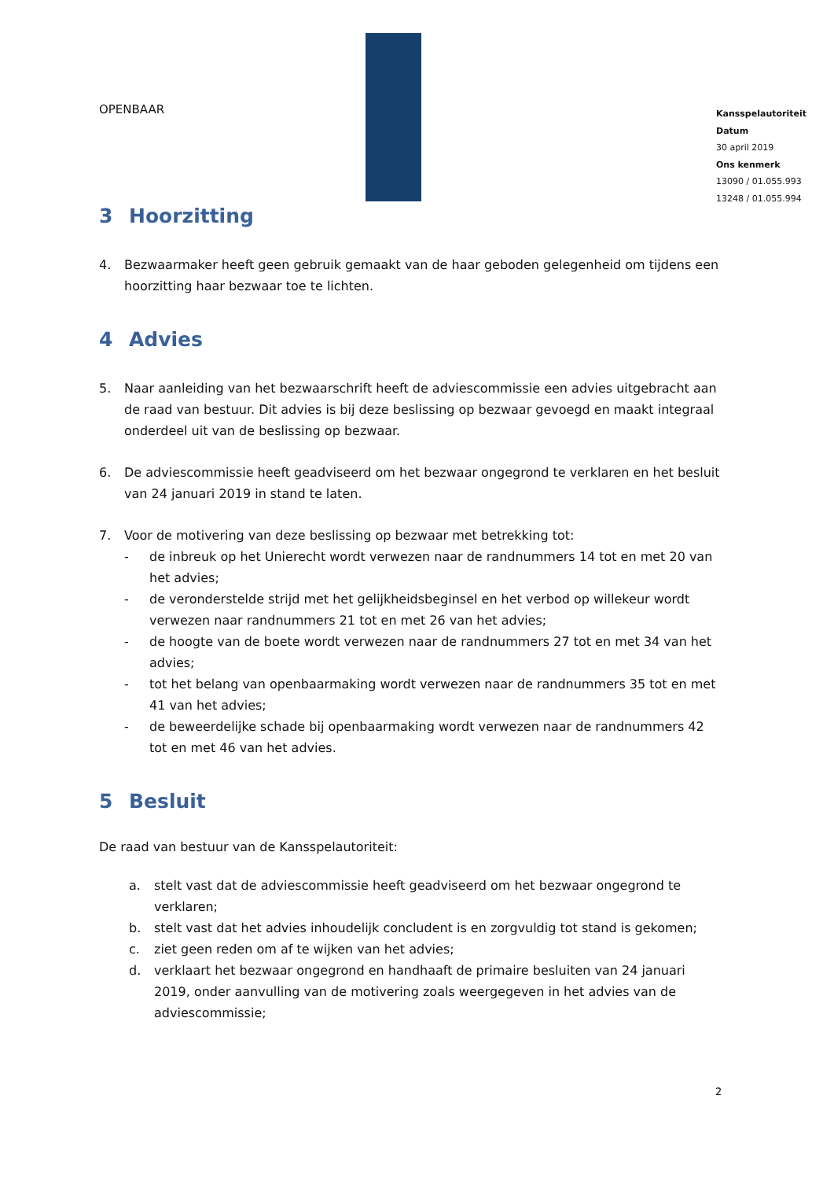OPENBAAR
Kansspelautoriteit
Datum
30 april 2019
Ons kenmerk
13090 / 01.055.993
13248 / 01.055.994
3 Hoorzitting
4. Bezwaarmaker heeft geen gebruik gemaakt van de haar geboden gelegenheid om tijdens een hoorzitting haar bezwaar toe te lichten.
4 Advies
5. Naar aanleiding van het bezwaarschrift heeft de adviescommissie een advies uitgebracht aan de raad van bestuur. Dit advies is bij deze beslissing op bezwaar gevoegd en maakt integraal onderdeel uit van de beslissing op bezwaar.
6. De adviescommissie heeft geadviseerd om het bezwaar ongegrond te verklaren en het besluit van 24 januari 2019 in stand te laten.
7. Voor de motivering van deze beslissing op bezwaar met betrekking tot:
- de inbreuk op het Unierecht wordt verwezen naar de randnummers 14 tot en met 20 van het advies;
- de veronderstelde strijd met het gelijkheidsbeginsel en het verbod op willekeur wordt verwezen naar randnummers 21 tot en met 26 van het advies;
- de hoogte van de boete wordt verwezen naar de randnummers 27 tot en met 34 van het advies;
- tot het belang van openbaarmaking wordt verwezen naar de randnummers 35 tot en met 41 van het advies;
- de beweerdelijke schade bij openbaarmaking wordt verwezen naar de randnummers 42 tot en met 46 van het advies.
5 Besluit
De raad van bestuur van de Kansspelautoriteit:
a. stelt vast dat de adviescommissie heeft geadviseerd om het bezwaar ongegrond te verklaren;
b. stelt vast dat het advies inhoudelijk concludent is en zorgvuldig tot stand is gekomen;
c. ziet geen reden om af te wijken van het advies;
d. verklaart het bezwaar ongegrond en handhaaft de primaire besluiten van 24 januari 2019, onder aanvulling van de motivering zoals weergegeven in het advies van de adviescommissie;
2